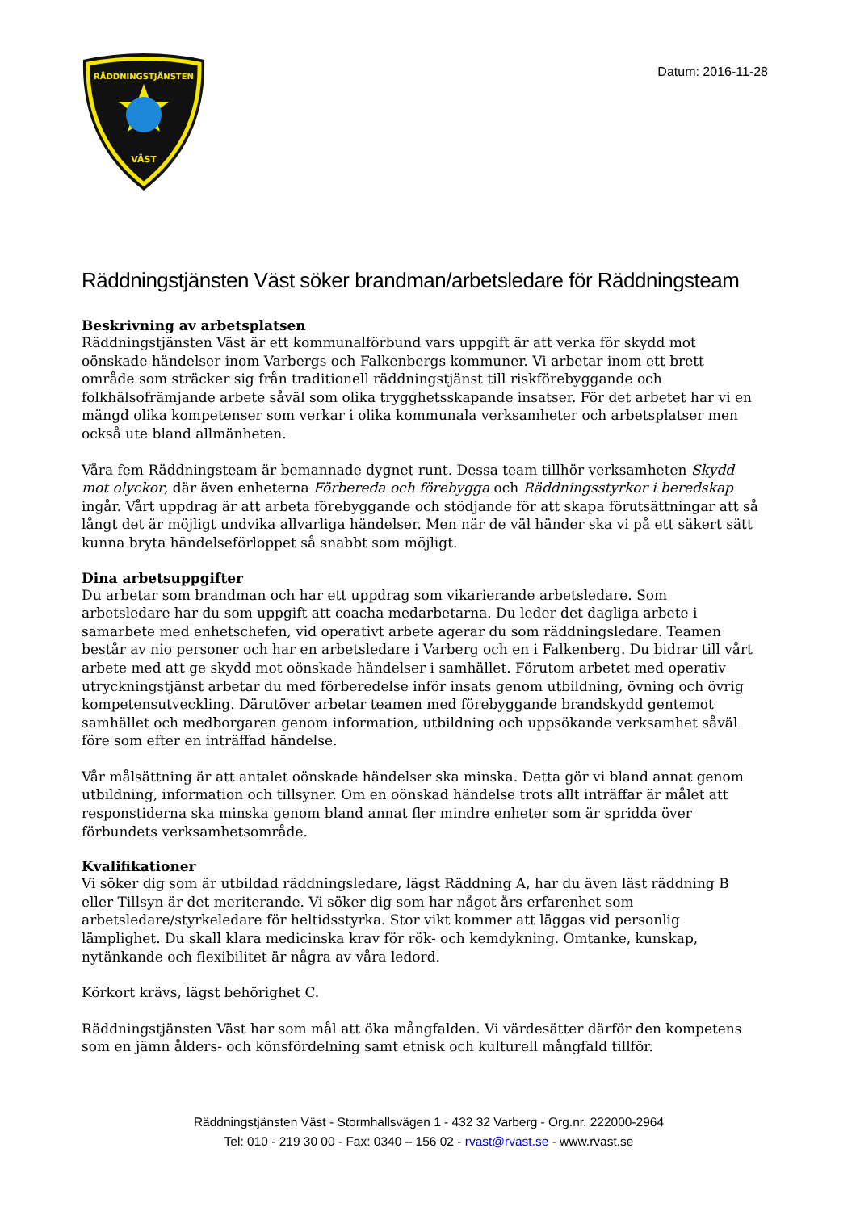RÄDDNINGSTJÄNSTEN
VÄST
Datum: 2016-11-28
Räddningstjänsten Väst söker brandman/arbetsledare för Räddningsteam
Beskrivning av arbetsplatsen
Räddningstjänsten Väst är ett kommunalförbund vars uppgift är att verka för skydd mot oönskade händelser inom Varbergs och Falkenbergs kommuner. Vi arbetar inom ett brett område som sträcker sig från traditionell räddningstjänst till riskförebyggande och folkhälsofrämjande arbete såväl som olika trygghetsskapande insatser. För det arbetet har vi en mängd olika kompetenser som verkar i olika kommunala verksamheter och arbetsplatser men också ute bland allmänheten.
Våra fem Räddningsteam är bemannade dygnet runt. Dessa team tillhör verksamheten Skydd mot olyckor, där även enheterna Förbereda och förebygga och Räddningsstyrkor i beredskap ingår. Vårt uppdrag är att arbeta förebyggande och stödjande för att skapa förutsättningar att så långt det är möjligt undvika allvarliga händelser. Men när de väl händer ska vi på ett säkert sätt kunna bryta händelseförloppet så snabbt som möjligt.
Dina arbetsuppgifter
Du arbetar som brandman och har ett uppdrag som vikarierande arbetsledare. Som arbetsledare har du som uppgift att coacha medarbetarna. Du leder det dagliga arbete i samarbete med enhetschefen, vid operativt arbete agerar du som räddningsledare. Teamen består av nio personer och har en arbetsledare i Varberg och en i Falkenberg. Du bidrar till vårt arbete med att ge skydd mot oönskade händelser i samhället. Förutom arbetet med operativ utryckningstjänst arbetar du med förberedelse inför insats genom utbildning, övning och övrig kompetensutveckling. Därutöver arbetar teamen med förebyggande brandskydd gentemot samhället och medborgaren genom information, utbildning och uppsökande verksamhet såväl före som efter en inträffad händelse.
Vår målsättning är att antalet oönskade händelser ska minska. Detta gör vi bland annat genom utbildning, information och tillsyner. Om en oönskad händelse trots allt inträffar är målet att responstiderna ska minska genom bland annat fler mindre enheter som är spridda över förbundets verksamhetsområde.
Kvalifikationer
Vi söker dig som är utbildad räddningsledare, lägst Räddning A, har du även läst räddning B eller Tillsyn är det meriterande. Vi söker dig som har något års erfarenhet som arbetsledare/styrkeledare för heltidsstyrka. Stor vikt kommer att läggas vid personlig lämplighet. Du skall klara medicinska krav för rök- och kemdykning. Omtanke, kunskap, nytänkande och flexibilitet är några av våra ledord.
Körkort krävs, lägst behörighet C.
Räddningstjänsten Väst har som mål att öka mångfalden. Vi värdesätter därför den kompetens som en jämn ålders- och könsfördelning samt etnisk och kulturell mångfald tillför.
Räddningstjänsten Väst - Stormhallsvägen 1 - 432 32 Varberg - Org.nr. 222000-2964
Tel: 010 - 219 30 00 - Fax: 0340 – 156 02 - rvast@rvast.se - www.rvast.se